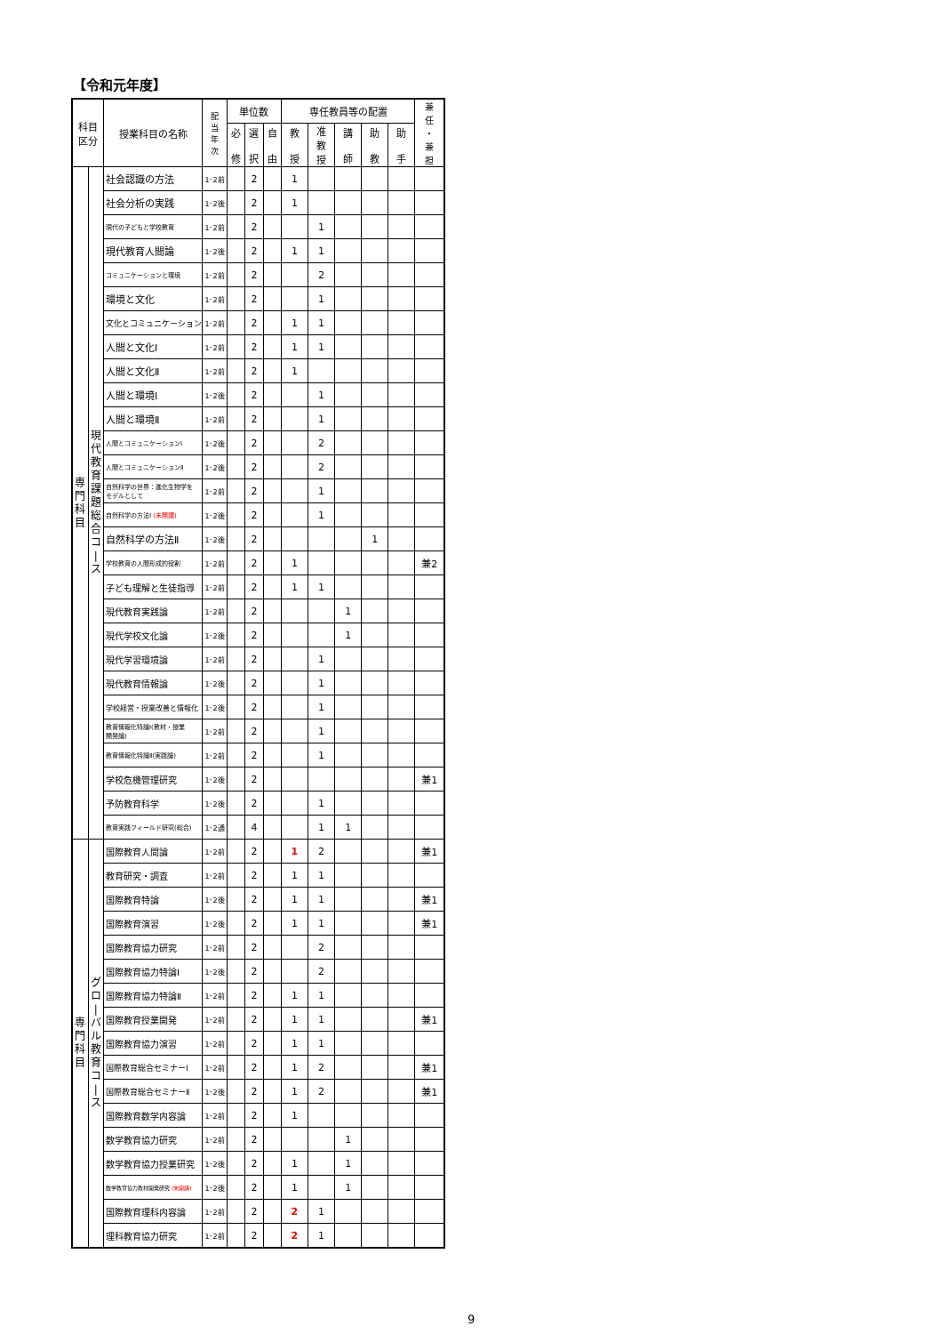【令和元年度】
| 科目 区分 | | 授業科目の名称 | 配 当 年 次 | 単位数 | | | 専任教員等の配置 | | | | | 兼 任 ・ 兼 担 |
| --- | --- | --- | --- | --- | --- | --- | --- | --- | --- | --- | --- | --- |
| | | | | 必 修 | 選 択 | 自 由 | 教 授 | 准 教 授 | 講 師 | 助 教 | 助 手 | |
| 専 門 科 目 | 現 代 教 育 課 題 総 合 コ / ス | 社会認識の方法 | 1･2前 | | 2 | | 1 | | | | | |
| | | 社会分析の実践 | 1･2後 | | 2 | | 1 | | | | | |
| | | 現代の子どもと学校教育 | 1･2前 | | 2 | | | 1 | | | | |
| | | 現代教育人間論 | 1･2後 | | 2 | | 1 | 1 | | | | |
| | | コミュニケーションと環境 | 1･2前 | | 2 | | | 2 | | | | |
| | | 環境と文化 | 1･2前 | | 2 | | | 1 | | | | |
| | | 文化とコミュニケーション | 1･2前 | | 2 | | 1 | 1 | | | | |
| | | 人間と文化Ⅰ | 1･2前 | | 2 | | 1 | 1 | | | | |
| | | 人間と文化Ⅱ | 1･2前 | | 2 | | 1 | | | | | |
| | | 人間と環境Ⅰ | 1･2後 | | 2 | | | 1 | | | | |
| | | 人間と環境Ⅱ | 1･2前 | | 2 | | | 1 | | | | |
| | | 人間とコミュニケーションⅠ | 1･2後 | | 2 | | | 2 | | | | |
| | | 人間とコミュニケーションⅡ | 1･2後 | | 2 | | | 2 | | | | |
| | | 自然科学の世界：進化生物学を モデルとして | 1･2前 | | 2 | | | 1 | | | | |
| | | 自然科学の方法Ⅰ (未開講) | 1･2後 | | 2 | | | 1 | | | | |
| | | 自然科学の方法Ⅱ | 1･2後 | | 2 | | | | | 1 | | |
| | | 学校教育の人間形成的役割 | 1･2前 | | 2 | | 1 | | | | | 兼2 |
| | | 子ども理解と生徒指導 | 1･2前 | | 2 | | 1 | 1 | | | | |
| | | 現代教育実践論 | 1･2前 | | 2 | | | | 1 | | | |
| | | 現代学校文化論 | 1･2後 | | 2 | | | | 1 | | | |
| | | 現代学習環境論 | 1･2前 | | 2 | | | 1 | | | | |
| | | 現代教育情報論 | 1･2後 | | 2 | | | 1 | | | | |
| | | 学校経営・授業改善と情報化 | 1･2後 | | 2 | | | 1 | | | | |
| | | 教育情報化特論Ⅰ(教材・授業 開発論) | 1･2前 | | 2 | | | 1 | | | | |
| | | 教育情報化特論Ⅱ(実践論) | 1･2前 | | 2 | | | 1 | | | | |
| | | 学校危機管理研究 | 1･2後 | | 2 | | | | | | | 兼1 |
| | | 予防教育科学 | 1･2後 | | 2 | | | 1 | | | | |
| | | 教育実践フィールド研究(総合) | 1･2通 | | 4 | | | 1 | 1 | | | |
| 専 門 科 目 | グ ロ / バ ル 教 育 コ / ス | 国際教育人間論 | 1･2前 | | 2 | | 1 | 2 | | | | 兼1 |
| | | 教育研究・調査 | 1･2前 | | 2 | | 1 | 1 | | | | |
| | | 国際教育特論 | 1･2後 | | 2 | | 1 | 1 | | | | 兼1 |
| | | 国際教育演習 | 1･2後 | | 2 | | 1 | 1 | | | | 兼1 |
| | | 国際教育協力研究 | 1･2前 | | 2 | | | 2 | | | | |
| | | 国際教育協力特論Ⅰ | 1･2後 | | 2 | | | 2 | | | | |
| | | 国際教育協力特論Ⅱ | 1･2前 | | 2 | | 1 | 1 | | | | |
| | | 国際教育授業開発 | 1･2前 | | 2 | | 1 | 1 | | | | 兼1 |
| | | 国際教育協力演習 | 1･2前 | | 2 | | 1 | 1 | | | | |
| | | 国際教育総合セミナーⅠ | 1･2前 | | 2 | | 1 | 2 | | | | 兼1 |
| | | 国際教育総合セミナーⅡ | 1･2後 | | 2 | | 1 | 2 | | | | 兼1 |
| | | 国際教育数学内容論 | 1･2前 | | 2 | | 1 | | | | | |
| | | 数学教育協力研究 | 1･2前 | | 2 | | | | 1 | | | |
| | | 数学教育協力授業研究 | 1･2後 | | 2 | | 1 | | 1 | | | |
| | | 数学教育協力教材開発研究 (未開講) | 1･2後 | | 2 | | 1 | | 1 | | | |
| | | 国際教育理科内容論 | 1･2前 | | 2 | | 2 | 1 | | | | |
| | | 理科教育協力研究 | 1･2前 | | 2 | | 2 | 1 | | | | |
9